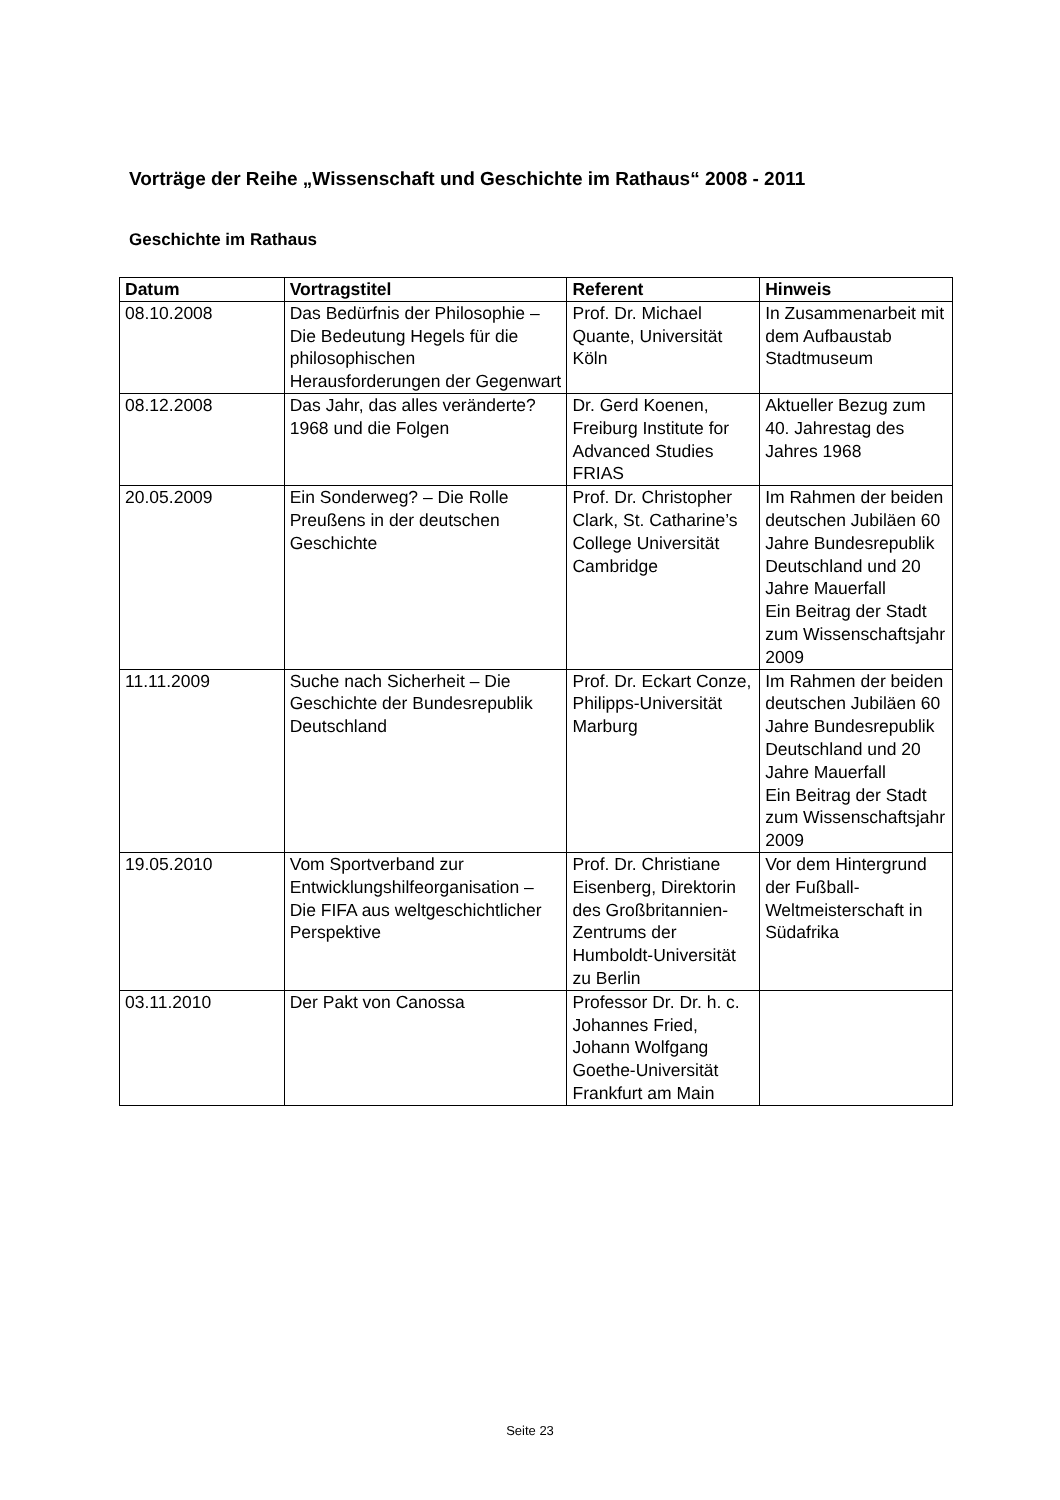Vorträge der Reihe „Wissenschaft und Geschichte im Rathaus“ 2008 - 2011
Geschichte im Rathaus
| Datum | Vortragstitel | Referent | Hinweis |
| --- | --- | --- | --- |
| 08.10.2008 | Das Bedürfnis der Philosophie – Die Bedeutung Hegels für die philosophischen Herausforderungen der Gegenwart | Prof. Dr. Michael Quante, Universität Köln | In Zusammenarbeit mit dem Aufbaustab Stadtmuseum |
| 08.12.2008 | Das Jahr, das alles veränderte? 1968 und die Folgen | Dr. Gerd Koenen, Freiburg Institute for Advanced Studies FRIAS | Aktueller Bezug zum 40. Jahrestag des Jahres 1968 |
| 20.05.2009 | Ein Sonderweg? – Die Rolle Preußens in der deutschen Geschichte | Prof. Dr. Christopher Clark, St. Catharine’s College Universität Cambridge | Im Rahmen der beiden deutschen Jubiläen 60 Jahre Bundesrepublik Deutschland und 20 Jahre Mauerfall Ein Beitrag der Stadt zum Wissenschaftsjahr 2009 |
| 11.11.2009 | Suche nach Sicherheit – Die Geschichte der Bundesrepublik Deutschland | Prof. Dr. Eckart Conze, Philipps-Universität Marburg | Im Rahmen der beiden deutschen Jubiläen 60 Jahre Bundesrepublik Deutschland und 20 Jahre Mauerfall Ein Beitrag der Stadt zum Wissenschaftsjahr 2009 |
| 19.05.2010 | Vom Sportverband zur Entwicklungshilfeorganisation – Die FIFA aus weltgeschichtlicher Perspektive | Prof. Dr. Christiane Eisenberg, Direktorin des Großbritannien-Zentrums der Humboldt-Universität zu Berlin | Vor dem Hintergrund der Fußball-Weltmeisterschaft in Südafrika |
| 03.11.2010 | Der Pakt von Canossa | Professor Dr. Dr. h. c. Johannes Fried, Johann Wolfgang Goethe-Universität Frankfurt am Main | |
Seite 23